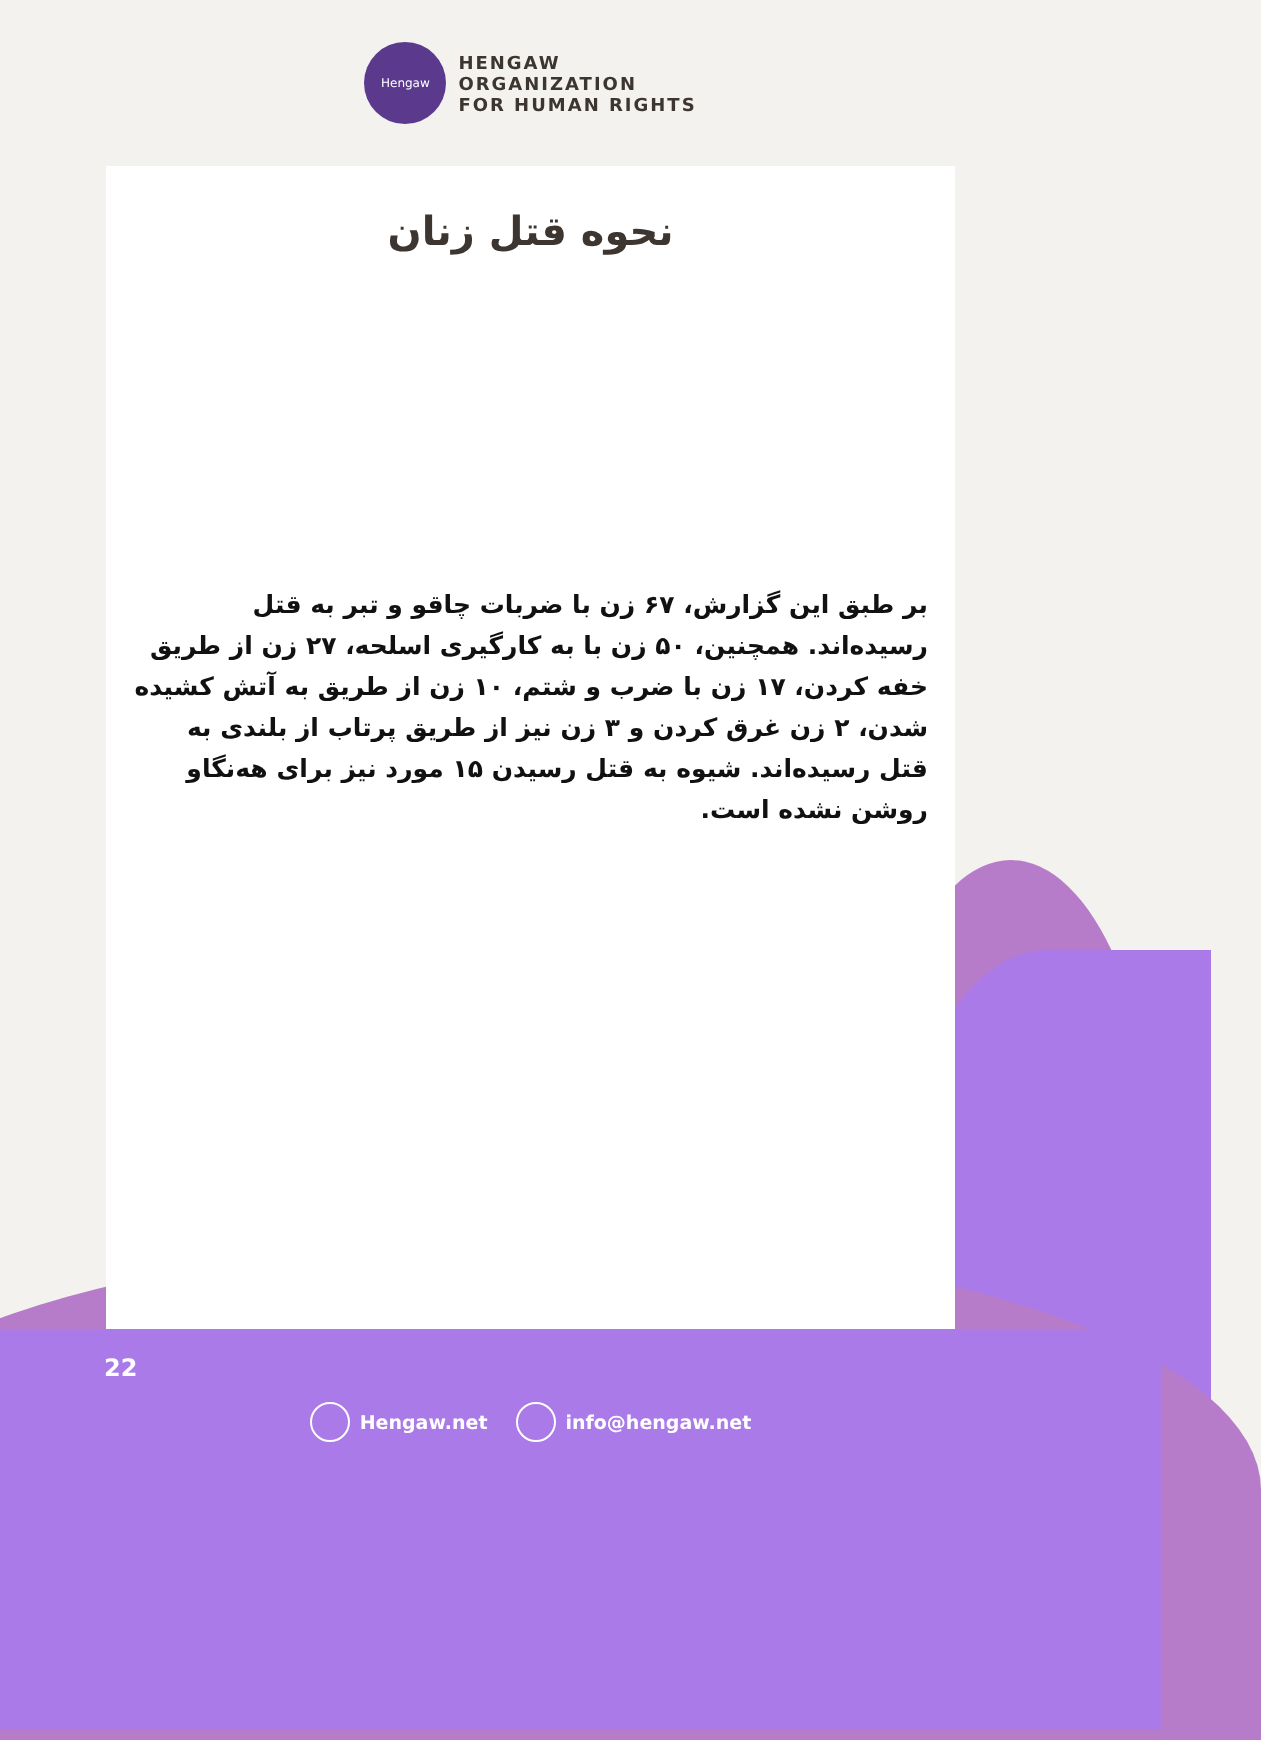Hengaw
HENGAW
ORGANIZATION
FOR HUMAN RIGHTS
نحوه قتل زنان
بر طبق این گزارش، ۶۷ زن با ضربات چاقو و تبر به قتل رسیده‌اند. همچنین، ۵۰ زن با به کارگیری اسلحه، ۲۷ زن از طریق خفه کردن، ۱۷ زن با ضرب و شتم، ۱۰ زن از طریق به آتش کشیده شدن، ۲ زن غرق کردن و ۳ زن نیز از طریق پرتاب از بلندی به قتل رسیده‌اند. شیوه به قتل رسیدن ۱۵ مورد نیز برای هەنگاو روشن نشده است.
22
Hengaw.net info@hengaw.net